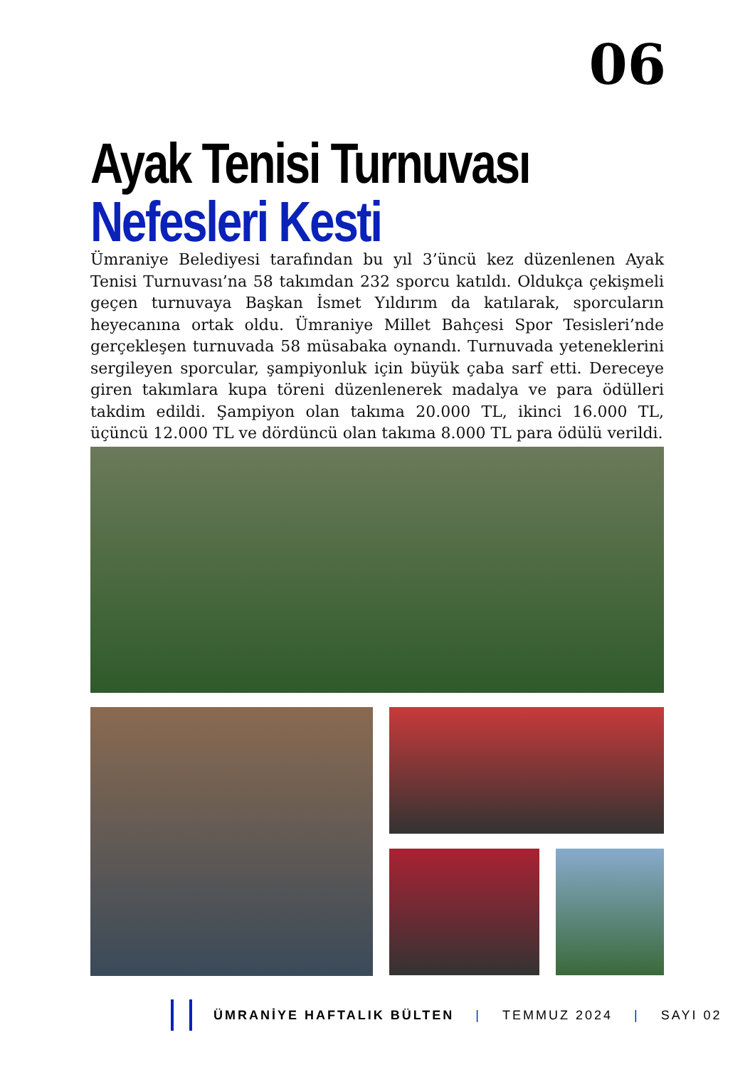06
Ayak Tenisi Turnuvası
Nefesleri Kesti
Ümraniye Belediyesi tarafından bu yıl 3’üncü kez düzenlenen Ayak Tenisi Turnuvası’na 58 takımdan 232 sporcu katıldı. Oldukça çekişmeli geçen turnuvaya Başkan İsmet Yıldırım da katılarak, sporcuların heyecanına ortak oldu. Ümraniye Millet Bahçesi Spor Tesisleri’nde gerçekleşen turnuvada 58 müsabaka oynandı. Turnuvada yeteneklerini sergileyen sporcular, şampiyonluk için büyük çaba sarf etti. Dereceye giren takımlara kupa töreni düzenlenerek madalya ve para ödülleri takdim edildi. Şampiyon olan takıma 20.000 TL, ikinci 16.000 TL, üçüncü 12.000 TL ve dördüncü olan takıma 8.000 TL para ödülü verildi.
ÜMRANİYE HAFTALIK BÜLTEN | TEMMUZ 2024 | SAYI 02